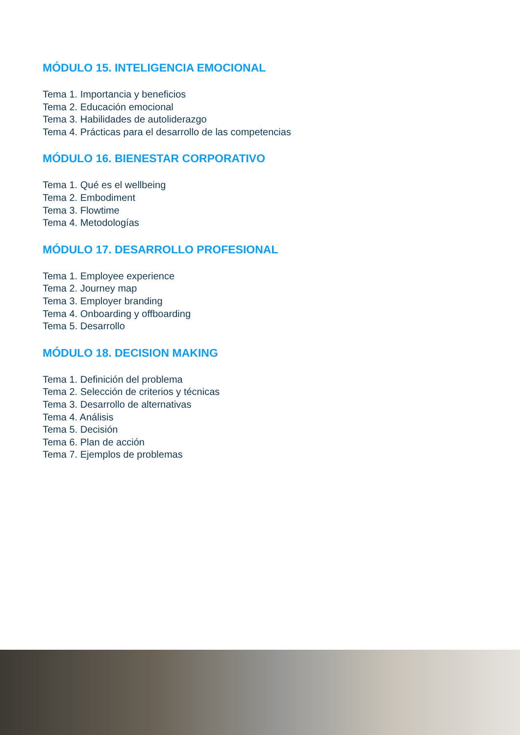MÓDULO 15. INTELIGENCIA EMOCIONAL
Tema 1. Importancia y beneficios
Tema 2. Educación emocional
Tema 3. Habilidades de autoliderazgo
Tema 4. Prácticas para el desarrollo de las competencias
MÓDULO 16. BIENESTAR CORPORATIVO
Tema 1. Qué es el wellbeing
Tema 2. Embodiment
Tema 3. Flowtime
Tema 4. Metodologías
MÓDULO 17. DESARROLLO PROFESIONAL
Tema 1. Employee experience
Tema 2. Journey map
Tema 3. Employer branding
Tema 4. Onboarding y offboarding
Tema 5. Desarrollo
MÓDULO 18. DECISION MAKING
Tema 1. Definición del problema
Tema 2. Selección de criterios y técnicas
Tema 3. Desarrollo de alternativas
Tema 4. Análisis
Tema 5. Decisión
Tema 6. Plan de acción
Tema 7. Ejemplos de problemas